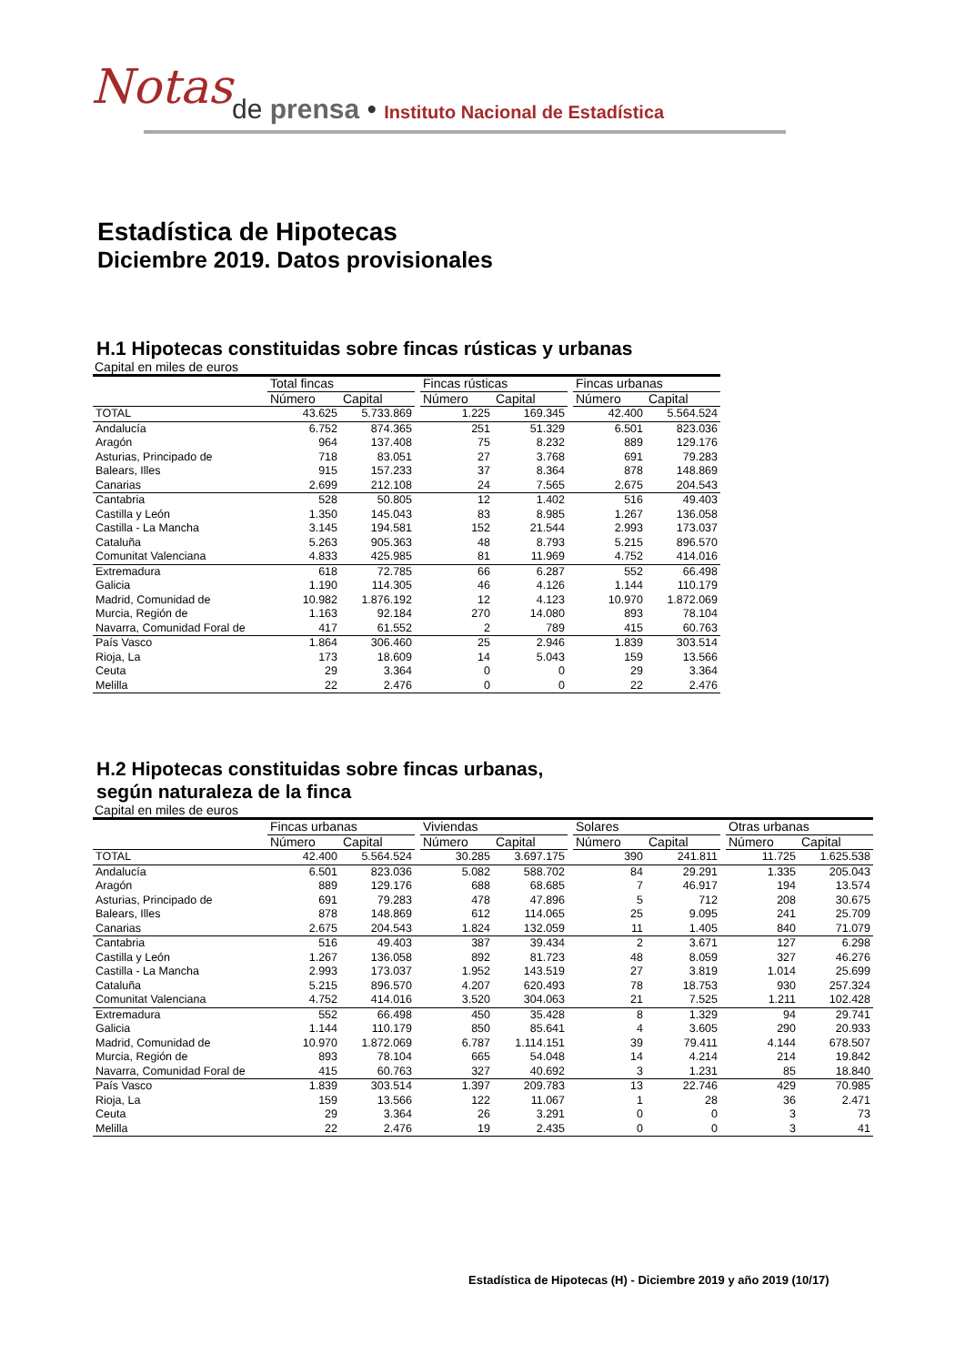Notas
de prensa • Instituto Nacional de Estadística
Estadística de Hipotecas
Diciembre 2019. Datos provisionales
H.1 Hipotecas constituidas sobre fincas rústicas y urbanas
Capital en miles de euros
| | Total fincas | | | Fincas rústicas | | | Fincas urbanas | |
| --- | --- | --- | --- | --- | --- | --- | --- | --- |
| | Número | Capital | | Número | Capital | | Número | Capital |
| TOTAL | 43.625 | 5.733.869 | | 1.225 | 169.345 | | 42.400 | 5.564.524 |
| Andalucía | 6.752 | 874.365 | | 251 | 51.329 | | 6.501 | 823.036 |
| Aragón | 964 | 137.408 | | 75 | 8.232 | | 889 | 129.176 |
| Asturias, Principado de | 718 | 83.051 | | 27 | 3.768 | | 691 | 79.283 |
| Balears, Illes | 915 | 157.233 | | 37 | 8.364 | | 878 | 148.869 |
| Canarias | 2.699 | 212.108 | | 24 | 7.565 | | 2.675 | 204.543 |
| Cantabria | 528 | 50.805 | | 12 | 1.402 | | 516 | 49.403 |
| Castilla y León | 1.350 | 145.043 | | 83 | 8.985 | | 1.267 | 136.058 |
| Castilla - La Mancha | 3.145 | 194.581 | | 152 | 21.544 | | 2.993 | 173.037 |
| Cataluña | 5.263 | 905.363 | | 48 | 8.793 | | 5.215 | 896.570 |
| Comunitat Valenciana | 4.833 | 425.985 | | 81 | 11.969 | | 4.752 | 414.016 |
| Extremadura | 618 | 72.785 | | 66 | 6.287 | | 552 | 66.498 |
| Galicia | 1.190 | 114.305 | | 46 | 4.126 | | 1.144 | 110.179 |
| Madrid, Comunidad de | 10.982 | 1.876.192 | | 12 | 4.123 | | 10.970 | 1.872.069 |
| Murcia, Región de | 1.163 | 92.184 | | 270 | 14.080 | | 893 | 78.104 |
| Navarra, Comunidad Foral de | 417 | 61.552 | | 2 | 789 | | 415 | 60.763 |
| País Vasco | 1.864 | 306.460 | | 25 | 2.946 | | 1.839 | 303.514 |
| Rioja, La | 173 | 18.609 | | 14 | 5.043 | | 159 | 13.566 |
| Ceuta | 29 | 3.364 | | 0 | 0 | | 29 | 3.364 |
| Melilla | 22 | 2.476 | | 0 | 0 | | 22 | 2.476 |
H.2 Hipotecas constituidas sobre fincas urbanas,
según naturaleza de la finca
Capital en miles de euros
| | Fincas urbanas | | | Viviendas | | | Solares | | | Otras urbanas | |
| --- | --- | --- | --- | --- | --- | --- | --- | --- | --- | --- | --- |
| | Número | Capital | | Número | Capital | | Número | Capital | | Número | Capital |
| TOTAL | 42.400 | 5.564.524 | | 30.285 | 3.697.175 | | 390 | 241.811 | | 11.725 | 1.625.538 |
| Andalucía | 6.501 | 823.036 | | 5.082 | 588.702 | | 84 | 29.291 | | 1.335 | 205.043 |
| Aragón | 889 | 129.176 | | 688 | 68.685 | | 7 | 46.917 | | 194 | 13.574 |
| Asturias, Principado de | 691 | 79.283 | | 478 | 47.896 | | 5 | 712 | | 208 | 30.675 |
| Balears, Illes | 878 | 148.869 | | 612 | 114.065 | | 25 | 9.095 | | 241 | 25.709 |
| Canarias | 2.675 | 204.543 | | 1.824 | 132.059 | | 11 | 1.405 | | 840 | 71.079 |
| Cantabria | 516 | 49.403 | | 387 | 39.434 | | 2 | 3.671 | | 127 | 6.298 |
| Castilla y León | 1.267 | 136.058 | | 892 | 81.723 | | 48 | 8.059 | | 327 | 46.276 |
| Castilla - La Mancha | 2.993 | 173.037 | | 1.952 | 143.519 | | 27 | 3.819 | | 1.014 | 25.699 |
| Cataluña | 5.215 | 896.570 | | 4.207 | 620.493 | | 78 | 18.753 | | 930 | 257.324 |
| Comunitat Valenciana | 4.752 | 414.016 | | 3.520 | 304.063 | | 21 | 7.525 | | 1.211 | 102.428 |
| Extremadura | 552 | 66.498 | | 450 | 35.428 | | 8 | 1.329 | | 94 | 29.741 |
| Galicia | 1.144 | 110.179 | | 850 | 85.641 | | 4 | 3.605 | | 290 | 20.933 |
| Madrid, Comunidad de | 10.970 | 1.872.069 | | 6.787 | 1.114.151 | | 39 | 79.411 | | 4.144 | 678.507 |
| Murcia, Región de | 893 | 78.104 | | 665 | 54.048 | | 14 | 4.214 | | 214 | 19.842 |
| Navarra, Comunidad Foral de | 415 | 60.763 | | 327 | 40.692 | | 3 | 1.231 | | 85 | 18.840 |
| País Vasco | 1.839 | 303.514 | | 1.397 | 209.783 | | 13 | 22.746 | | 429 | 70.985 |
| Rioja, La | 159 | 13.566 | | 122 | 11.067 | | 1 | 28 | | 36 | 2.471 |
| Ceuta | 29 | 3.364 | | 26 | 3.291 | | 0 | 0 | | 3 | 73 |
| Melilla | 22 | 2.476 | | 19 | 2.435 | | 0 | 0 | | 3 | 41 |
Estadística de Hipotecas (H) - Diciembre 2019 y año 2019 (10/17)